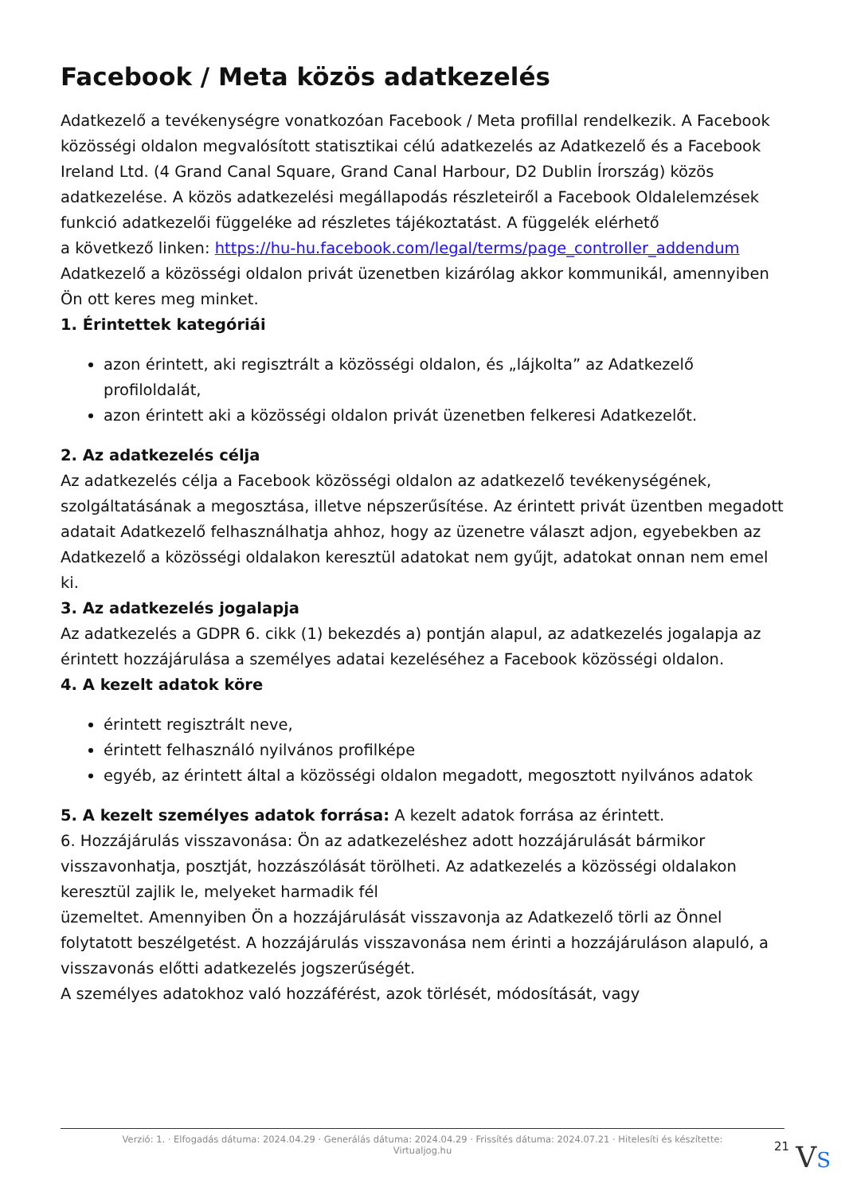Facebook / Meta közös adatkezelés
Adatkezelő a tevékenységre vonatkozóan Facebook / Meta profillal rendelkezik. A Facebook közösségi oldalon megvalósított statisztikai célú adatkezelés az Adatkezelő és a Facebook Ireland Ltd. (4 Grand Canal Square, Grand Canal Harbour, D2 Dublin Írország) közös adatkezelése. A közös adatkezelési megállapodás részleteiről a Facebook Oldalelemzések funkció adatkezelői függeléke ad részletes tájékoztatást. A függelék elérhető
a következő linken: https://hu-hu.facebook.com/legal/terms/page_controller_addendum
Adatkezelő a közösségi oldalon privát üzenetben kizárólag akkor kommunikál, amennyiben Ön ott keres meg minket.
1. Érintettek kategóriái
azon érintett, aki regisztrált a közösségi oldalon, és „lájkolta” az Adatkezelő profiloldalát,
azon érintett aki a közösségi oldalon privát üzenetben felkeresi Adatkezelőt.
2. Az adatkezelés célja
Az adatkezelés célja a Facebook közösségi oldalon az adatkezelő tevékenységének, szolgáltatásának a megosztása, illetve népszerűsítése. Az érintett privát üzentben megadott adatait Adatkezelő felhasználhatja ahhoz, hogy az üzenetre választ adjon, egyebekben az Adatkezelő a közösségi oldalakon keresztül adatokat nem gyűjt, adatokat onnan nem emel ki.
3. Az adatkezelés jogalapja
Az adatkezelés a GDPR 6. cikk (1) bekezdés a) pontján alapul, az adatkezelés jogalapja az érintett hozzájárulása a személyes adatai kezeléséhez a Facebook közösségi oldalon.
4. A kezelt adatok köre
érintett regisztrált neve,
érintett felhasználó nyilvános profilképe
egyéb, az érintett által a közösségi oldalon megadott, megosztott nyilvános adatok
5. A kezelt személyes adatok forrása: A kezelt adatok forrása az érintett.
6. Hozzájárulás visszavonása: Ön az adatkezeléshez adott hozzájárulását bármikor visszavonhatja, posztját, hozzászólását törölheti. Az adatkezelés a közösségi oldalakon keresztül zajlik le, melyeket harmadik fél
üzemeltet. Amennyiben Ön a hozzájárulását visszavonja az Adatkezelő törli az Önnel folytatott beszélgetést. A hozzájárulás visszavonása nem érinti a hozzájáruláson alapuló, a visszavonás előtti adatkezelés jogszerűségét.
A személyes adatokhoz való hozzáférést, azok törlését, módosítását, vagy
Verzió: 1. · Elfogadás dátuma: 2024.04.29 · Generálás dátuma: 2024.04.29 · Frissítés dátuma: 2024.07.21 · Hitelesíti és készítette:
Virtualjog.hu
21 VS